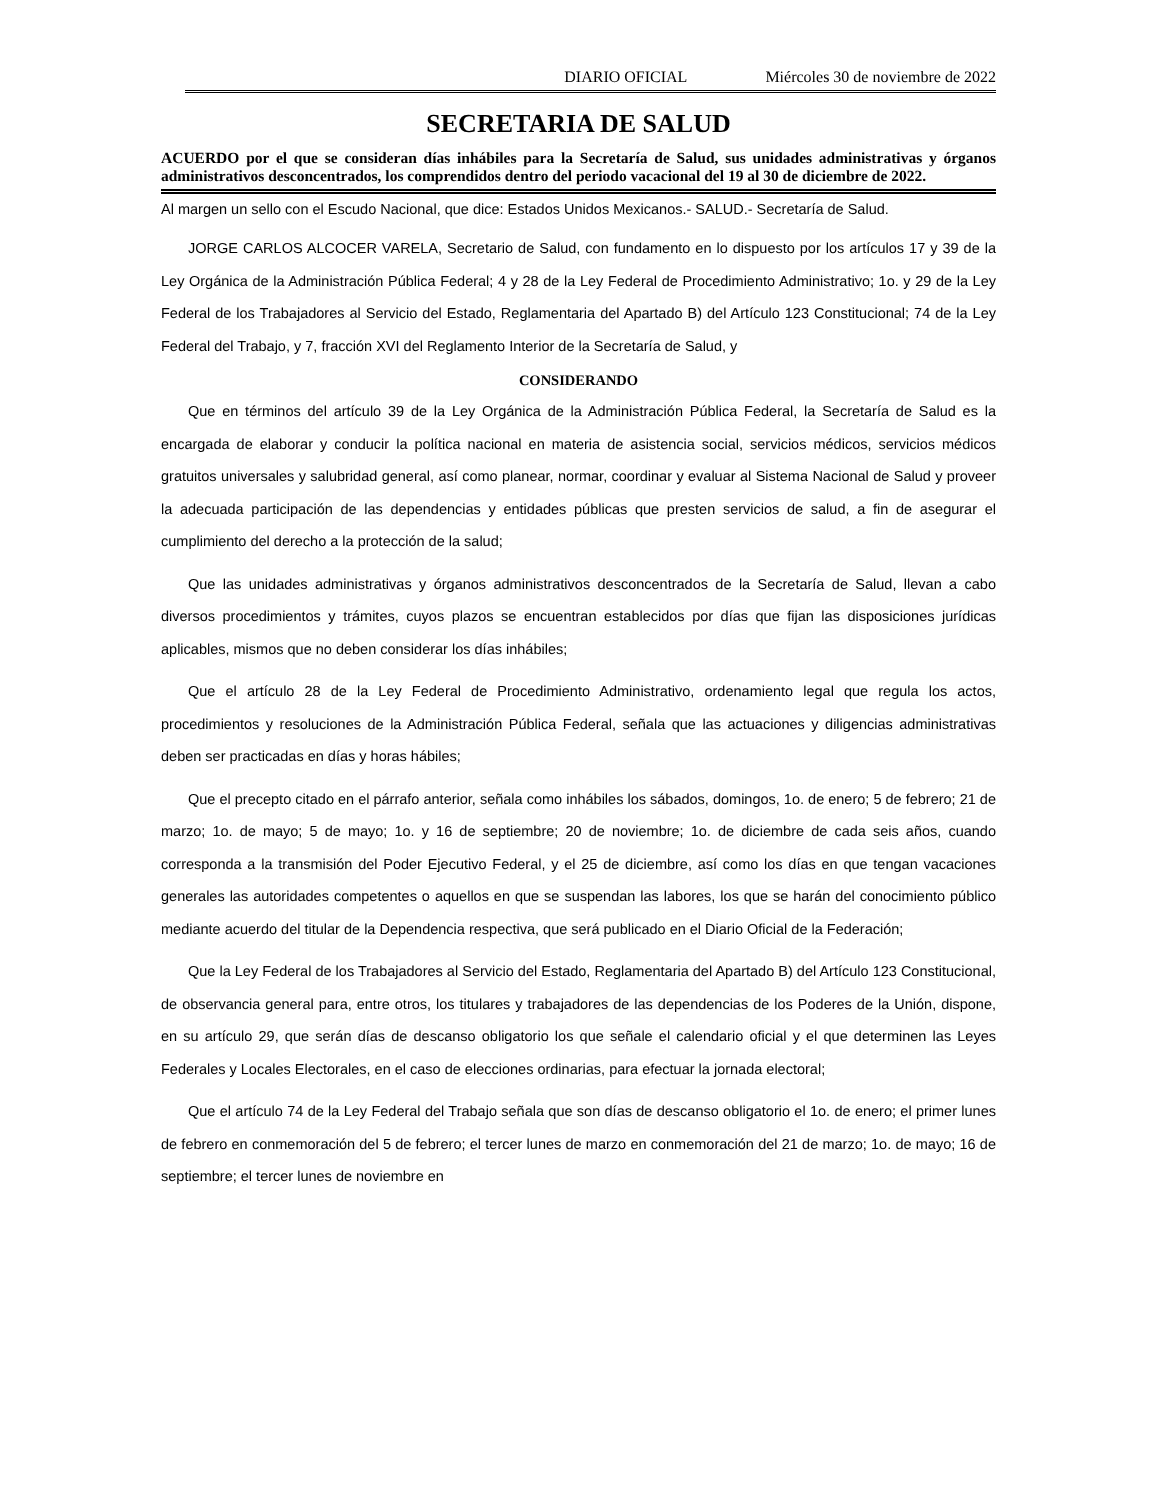DIARIO OFICIAL Miércoles 30 de noviembre de 2022
SECRETARIA DE SALUD
ACUERDO por el que se consideran días inhábiles para la Secretaría de Salud, sus unidades administrativas y órganos administrativos desconcentrados, los comprendidos dentro del periodo vacacional del 19 al 30 de diciembre de 2022.
Al margen un sello con el Escudo Nacional, que dice: Estados Unidos Mexicanos.- SALUD.- Secretaría de Salud.
JORGE CARLOS ALCOCER VARELA, Secretario de Salud, con fundamento en lo dispuesto por los artículos 17 y 39 de la Ley Orgánica de la Administración Pública Federal; 4 y 28 de la Ley Federal de Procedimiento Administrativo; 1o. y 29 de la Ley Federal de los Trabajadores al Servicio del Estado, Reglamentaria del Apartado B) del Artículo 123 Constitucional; 74 de la Ley Federal del Trabajo, y 7, fracción XVI del Reglamento Interior de la Secretaría de Salud, y
CONSIDERANDO
Que en términos del artículo 39 de la Ley Orgánica de la Administración Pública Federal, la Secretaría de Salud es la encargada de elaborar y conducir la política nacional en materia de asistencia social, servicios médicos, servicios médicos gratuitos universales y salubridad general, así como planear, normar, coordinar y evaluar al Sistema Nacional de Salud y proveer la adecuada participación de las dependencias y entidades públicas que presten servicios de salud, a fin de asegurar el cumplimiento del derecho a la protección de la salud;
Que las unidades administrativas y órganos administrativos desconcentrados de la Secretaría de Salud, llevan a cabo diversos procedimientos y trámites, cuyos plazos se encuentran establecidos por días que fijan las disposiciones jurídicas aplicables, mismos que no deben considerar los días inhábiles;
Que el artículo 28 de la Ley Federal de Procedimiento Administrativo, ordenamiento legal que regula los actos, procedimientos y resoluciones de la Administración Pública Federal, señala que las actuaciones y diligencias administrativas deben ser practicadas en días y horas hábiles;
Que el precepto citado en el párrafo anterior, señala como inhábiles los sábados, domingos, 1o. de enero; 5 de febrero; 21 de marzo; 1o. de mayo; 5 de mayo; 1o. y 16 de septiembre; 20 de noviembre; 1o. de diciembre de cada seis años, cuando corresponda a la transmisión del Poder Ejecutivo Federal, y el 25 de diciembre, así como los días en que tengan vacaciones generales las autoridades competentes o aquellos en que se suspendan las labores, los que se harán del conocimiento público mediante acuerdo del titular de la Dependencia respectiva, que será publicado en el Diario Oficial de la Federación;
Que la Ley Federal de los Trabajadores al Servicio del Estado, Reglamentaria del Apartado B) del Artículo 123 Constitucional, de observancia general para, entre otros, los titulares y trabajadores de las dependencias de los Poderes de la Unión, dispone, en su artículo 29, que serán días de descanso obligatorio los que señale el calendario oficial y el que determinen las Leyes Federales y Locales Electorales, en el caso de elecciones ordinarias, para efectuar la jornada electoral;
Que el artículo 74 de la Ley Federal del Trabajo señala que son días de descanso obligatorio el 1o. de enero; el primer lunes de febrero en conmemoración del 5 de febrero; el tercer lunes de marzo en conmemoración del 21 de marzo; 1o. de mayo; 16 de septiembre; el tercer lunes de noviembre en